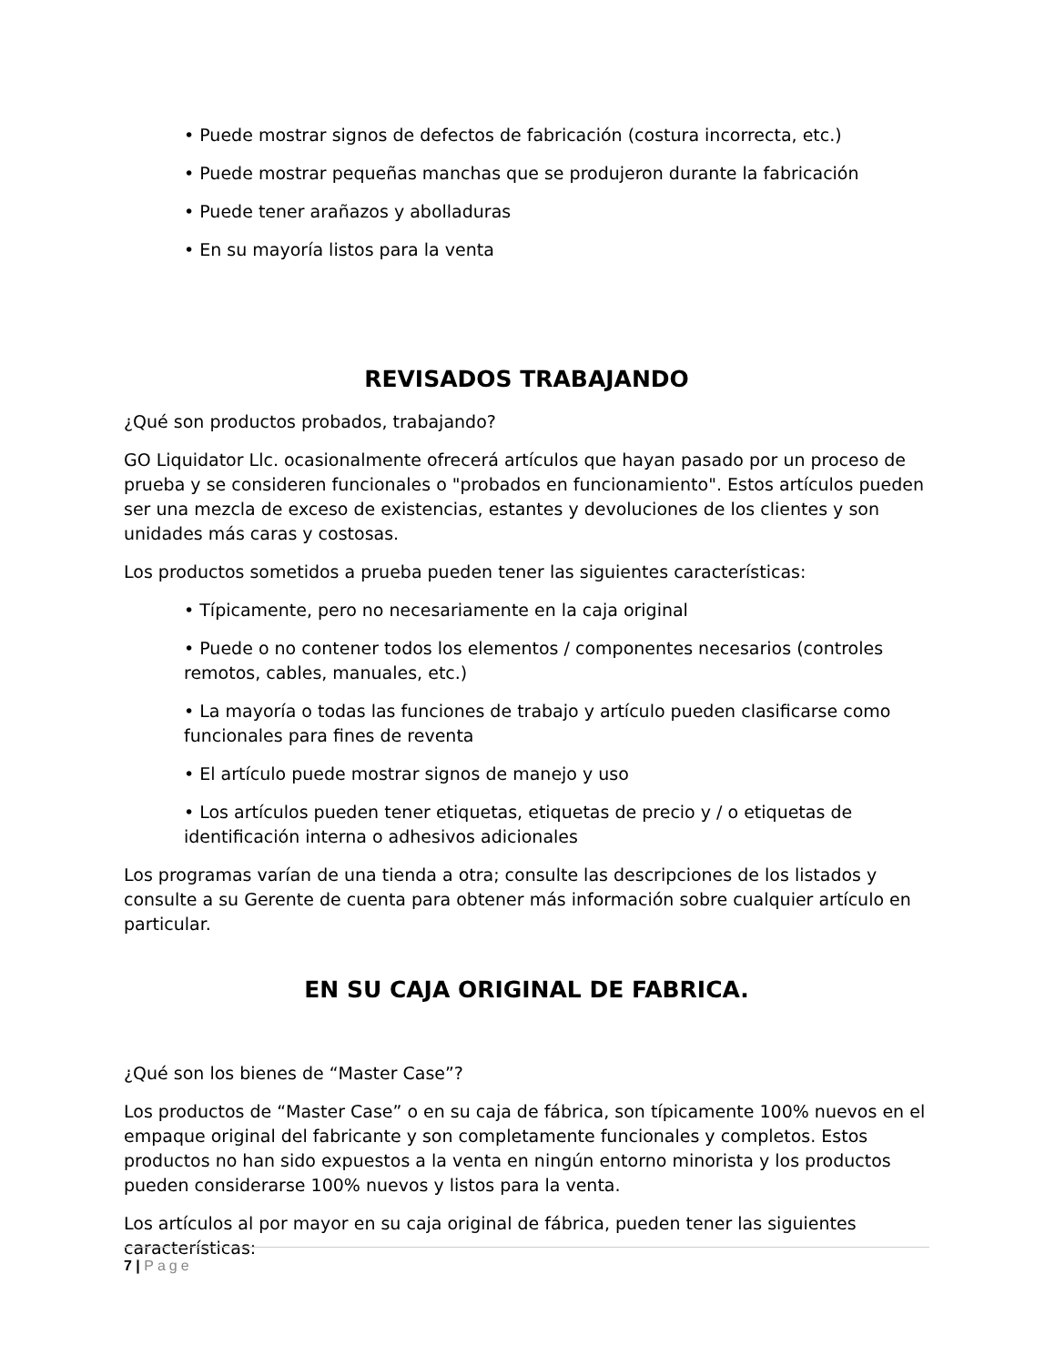• Puede mostrar signos de defectos de fabricación (costura incorrecta, etc.)
• Puede mostrar pequeñas manchas que se produjeron durante la fabricación
• Puede tener arañazos y abolladuras
• En su mayoría listos para la venta
REVISADOS TRABAJANDO
¿Qué son productos probados, trabajando?
GO Liquidator Llc. ocasionalmente ofrecerá artículos que hayan pasado por un proceso de prueba y se consideren funcionales o "probados en funcionamiento". Estos artículos pueden ser una mezcla de exceso de existencias, estantes y devoluciones de los clientes y son unidades más caras y costosas.
Los productos sometidos a prueba pueden tener las siguientes características:
• Típicamente, pero no necesariamente en la caja original
• Puede o no contener todos los elementos / componentes necesarios (controles remotos, cables, manuales, etc.)
• La mayoría o todas las funciones de trabajo y artículo pueden clasificarse como funcionales para fines de reventa
• El artículo puede mostrar signos de manejo y uso
• Los artículos pueden tener etiquetas, etiquetas de precio y / o etiquetas de identificación interna o adhesivos adicionales
Los programas varían de una tienda a otra; consulte las descripciones de los listados y consulte a su Gerente de cuenta para obtener más información sobre cualquier artículo en particular.
EN SU CAJA ORIGINAL DE FABRICA.
¿Qué son los bienes de “Master Case”?
Los productos de “Master Case” o en su caja de fábrica, son típicamente 100% nuevos en el empaque original del fabricante y son completamente funcionales y completos. Estos productos no han sido expuestos a la venta en ningún entorno minorista y los productos pueden considerarse 100% nuevos y listos para la venta.
Los artículos al por mayor en su caja original de fábrica, pueden tener las siguientes características:
7 | Page